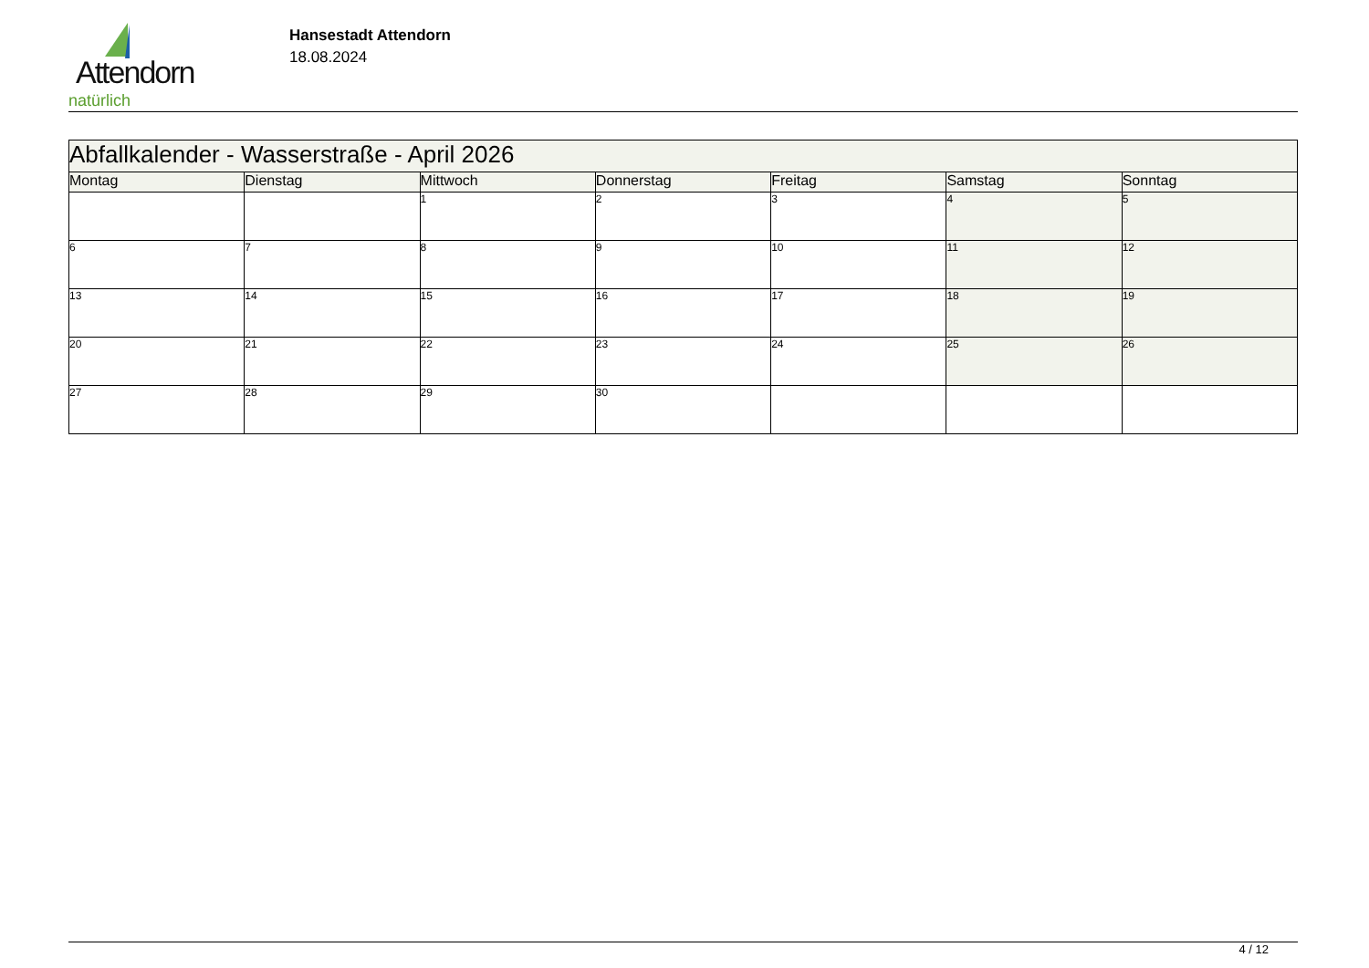Attendorn
natürlich
Hansestadt Attendorn
18.08.2024
| Abfallkalender - Wasserstraße - April 2026 | | | | | | |
| --- | --- | --- | --- | --- | --- | --- |
| Montag | Dienstag | Mittwoch | Donnerstag | Freitag | Samstag | Sonntag |
| | | 1 | 2 | 3 | 4 | 5 |
| 6 | 7 | 8 | 9 | 10 | 11 | 12 |
| 13 | 14 | 15 | 16 | 17 | 18 | 19 |
| 20 | 21 | 22 | 23 | 24 | 25 | 26 |
| 27 | 28 | 29 | 30 | | | |
4 / 12